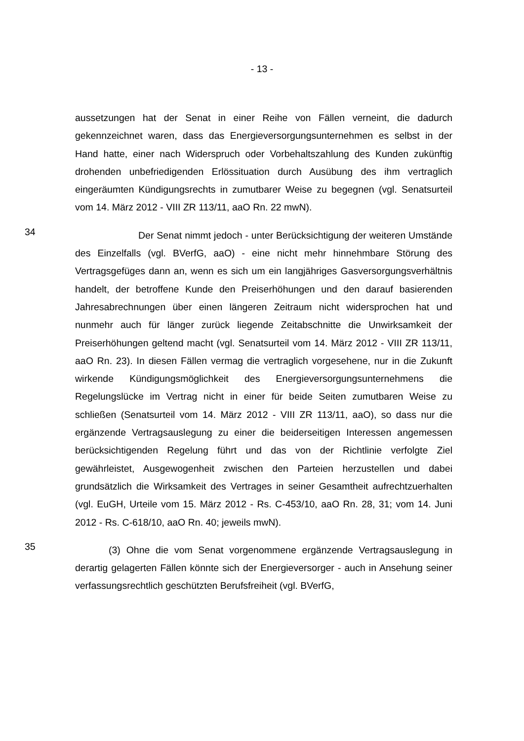- 13 -
aussetzungen hat der Senat in einer Reihe von Fällen verneint, die dadurch gekennzeichnet waren, dass das Energieversorgungsunternehmen es selbst in der Hand hatte, einer nach Widerspruch oder Vorbehaltszahlung des Kunden zukünftig drohenden unbefriedigenden Erlössituation durch Ausübung des ihm vertraglich eingeräumten Kündigungsrechts in zumutbarer Weise zu begegnen (vgl. Senatsurteil vom 14. März 2012 - VIII ZR 113/11, aaO Rn. 22 mwN).
34
Der Senat nimmt jedoch - unter Berücksichtigung der weiteren Umstände des Einzelfalls (vgl. BVerfG, aaO) - eine nicht mehr hinnehmbare Störung des Vertragsgefüges dann an, wenn es sich um ein langjähriges Gasversorgungsverhältnis handelt, der betroffene Kunde den Preiserhöhungen und den darauf basierenden Jahresabrechnungen über einen längeren Zeitraum nicht widersprochen hat und nunmehr auch für länger zurück liegende Zeitabschnitte die Unwirksamkeit der Preiserhöhungen geltend macht (vgl. Senatsurteil vom 14. März 2012 - VIII ZR 113/11, aaO Rn. 23). In diesen Fällen vermag die vertraglich vorgesehene, nur in die Zukunft wirkende Kündigungsmöglichkeit des Energieversorgungsunternehmens die Regelungslücke im Vertrag nicht in einer für beide Seiten zumutbaren Weise zu schließen (Senatsurteil vom 14. März 2012 - VIII ZR 113/11, aaO), so dass nur die ergänzende Vertragsauslegung zu einer die beiderseitigen Interessen angemessen berücksichtigenden Regelung führt und das von der Richtlinie verfolgte Ziel gewährleistet, Ausgewogenheit zwischen den Parteien herzustellen und dabei grundsätzlich die Wirksamkeit des Vertrages in seiner Gesamtheit aufrechtzuerhalten (vgl. EuGH, Urteile vom 15. März 2012 - Rs. C-453/10, aaO Rn. 28, 31; vom 14. Juni 2012 - Rs. C-618/10, aaO Rn. 40; jeweils mwN).
35
(3) Ohne die vom Senat vorgenommene ergänzende Vertragsauslegung in derartig gelagerten Fällen könnte sich der Energieversorger - auch in Ansehung seiner verfassungsrechtlich geschützten Berufsfreiheit (vgl. BVerfG,